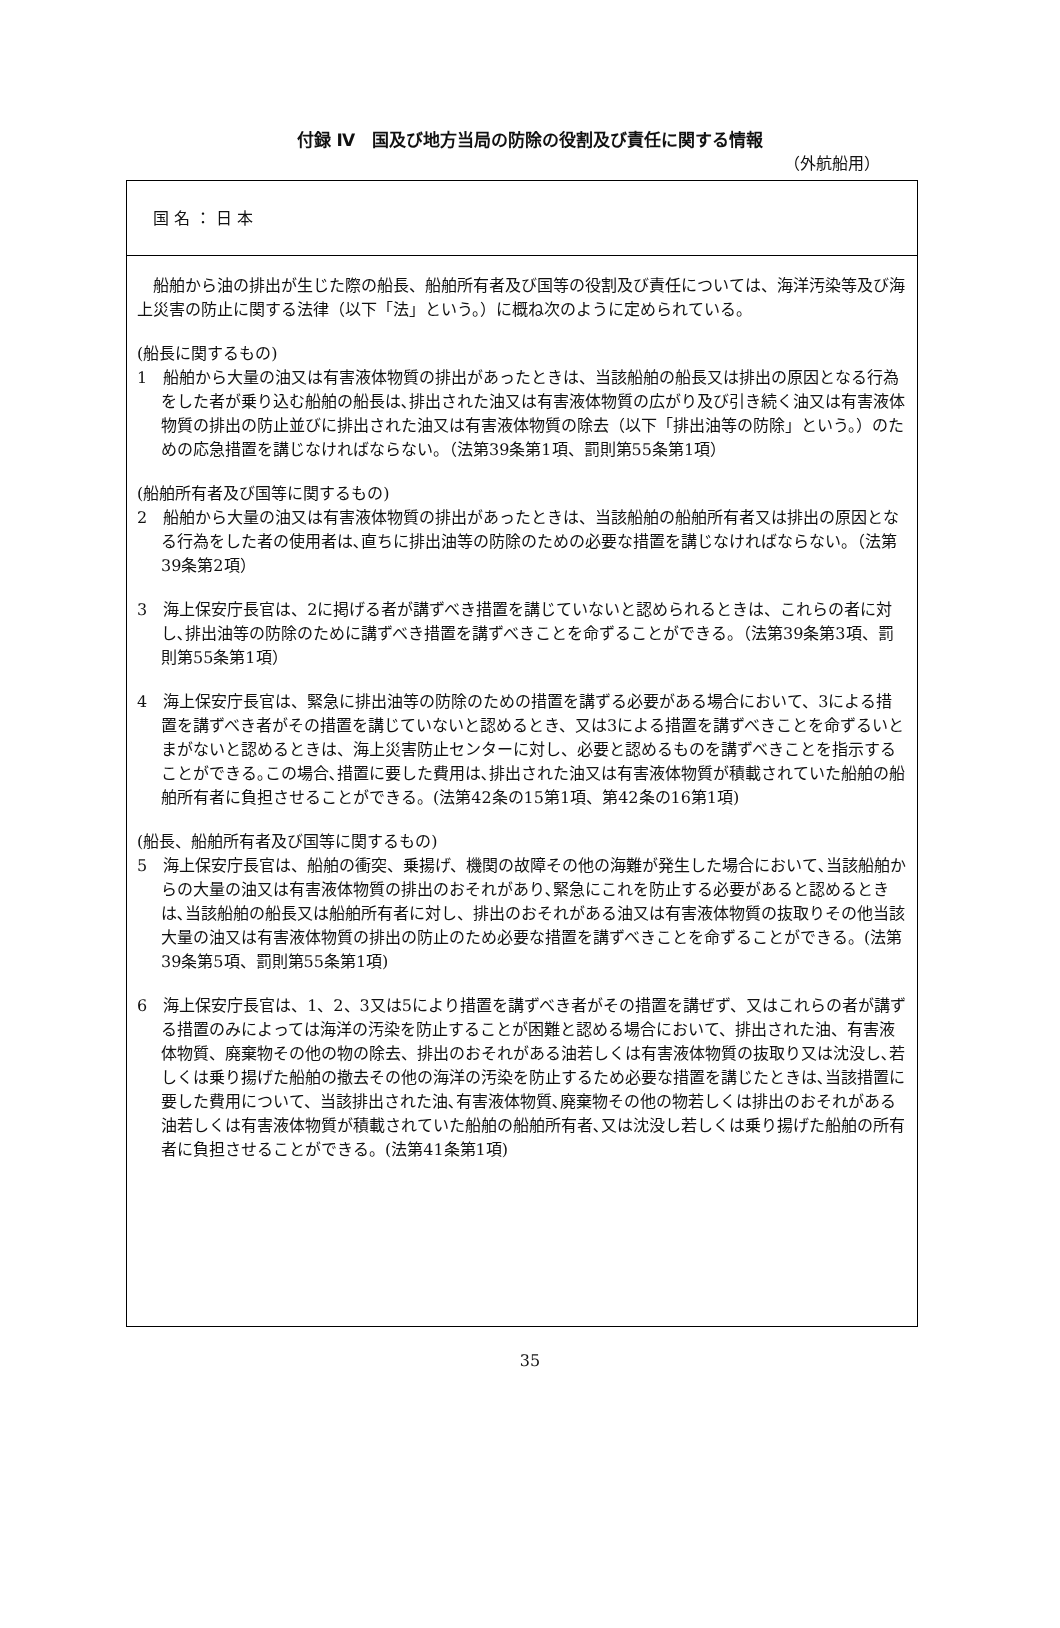付録 Ⅳ　国及び地方当局の防除の役割及び責任に関する情報
（外航船用）
国 名 ： 日 本
船舶から油の排出が生じた際の船長、船舶所有者及び国等の役割及び責任については、海洋汚染等及び海上災害の防止に関する法律（以下「法」という。）に概ね次のように定められている。
(船長に関するもの)
1　船舶から大量の油又は有害液体物質の排出があったときは、当該船舶の船長又は排出の原因となる行為をした者が乗り込む船舶の船長は､排出された油又は有害液体物質の広がり及び引き続く油又は有害液体物質の排出の防止並びに排出された油又は有害液体物質の除去（以下「排出油等の防除」という。）のための応急措置を講じなければならない。（法第39条第1項、罰則第55条第1項）
(船舶所有者及び国等に関するもの)
2　船舶から大量の油又は有害液体物質の排出があったときは、当該船舶の船舶所有者又は排出の原因となる行為をした者の使用者は､直ちに排出油等の防除のための必要な措置を講じなければならない。（法第39条第2項）
3　海上保安庁長官は、2に掲げる者が講ずべき措置を講じていないと認められるときは、これらの者に対し､排出油等の防除のために講ずべき措置を講ずべきことを命ずることができる。（法第39条第3項、罰則第55条第1項）
4　海上保安庁長官は、緊急に排出油等の防除のための措置を講ずる必要がある場合において、3による措置を講ずべき者がその措置を講じていないと認めるとき、又は3による措置を講ずべきことを命ずるいとまがないと認めるときは、海上災害防止センターに対し、必要と認めるものを講ずべきことを指示することができる｡この場合､措置に要した費用は､排出された油又は有害液体物質が積載されていた船舶の船舶所有者に負担させることができる。(法第42条の15第1項、第42条の16第1項)
(船長、船舶所有者及び国等に関するもの)
5　海上保安庁長官は、船舶の衝突、乗揚げ、機関の故障その他の海難が発生した場合において､当該船舶からの大量の油又は有害液体物質の排出のおそれがあり､緊急にこれを防止する必要があると認めるときは､当該船舶の船長又は船舶所有者に対し、排出のおそれがある油又は有害液体物質の抜取りその他当該大量の油又は有害液体物質の排出の防止のため必要な措置を講ずべきことを命ずることができる。(法第39条第5項、罰則第55条第1項)
6　海上保安庁長官は、1、2、3又は5により措置を講ずべき者がその措置を講ぜず、又はこれらの者が講ずる措置のみによっては海洋の汚染を防止することが困難と認める場合において、排出された油、有害液体物質、廃棄物その他の物の除去、排出のおそれがある油若しくは有害液体物質の抜取り又は沈没し､若しくは乗り揚げた船舶の撤去その他の海洋の汚染を防止するため必要な措置を講じたときは､当該措置に要した費用について、当該排出された油､有害液体物質､廃棄物その他の物若しくは排出のおそれがある油若しくは有害液体物質が積載されていた船舶の船舶所有者､又は沈没し若しくは乗り揚げた船舶の所有者に負担させることができる。(法第41条第1項)
35